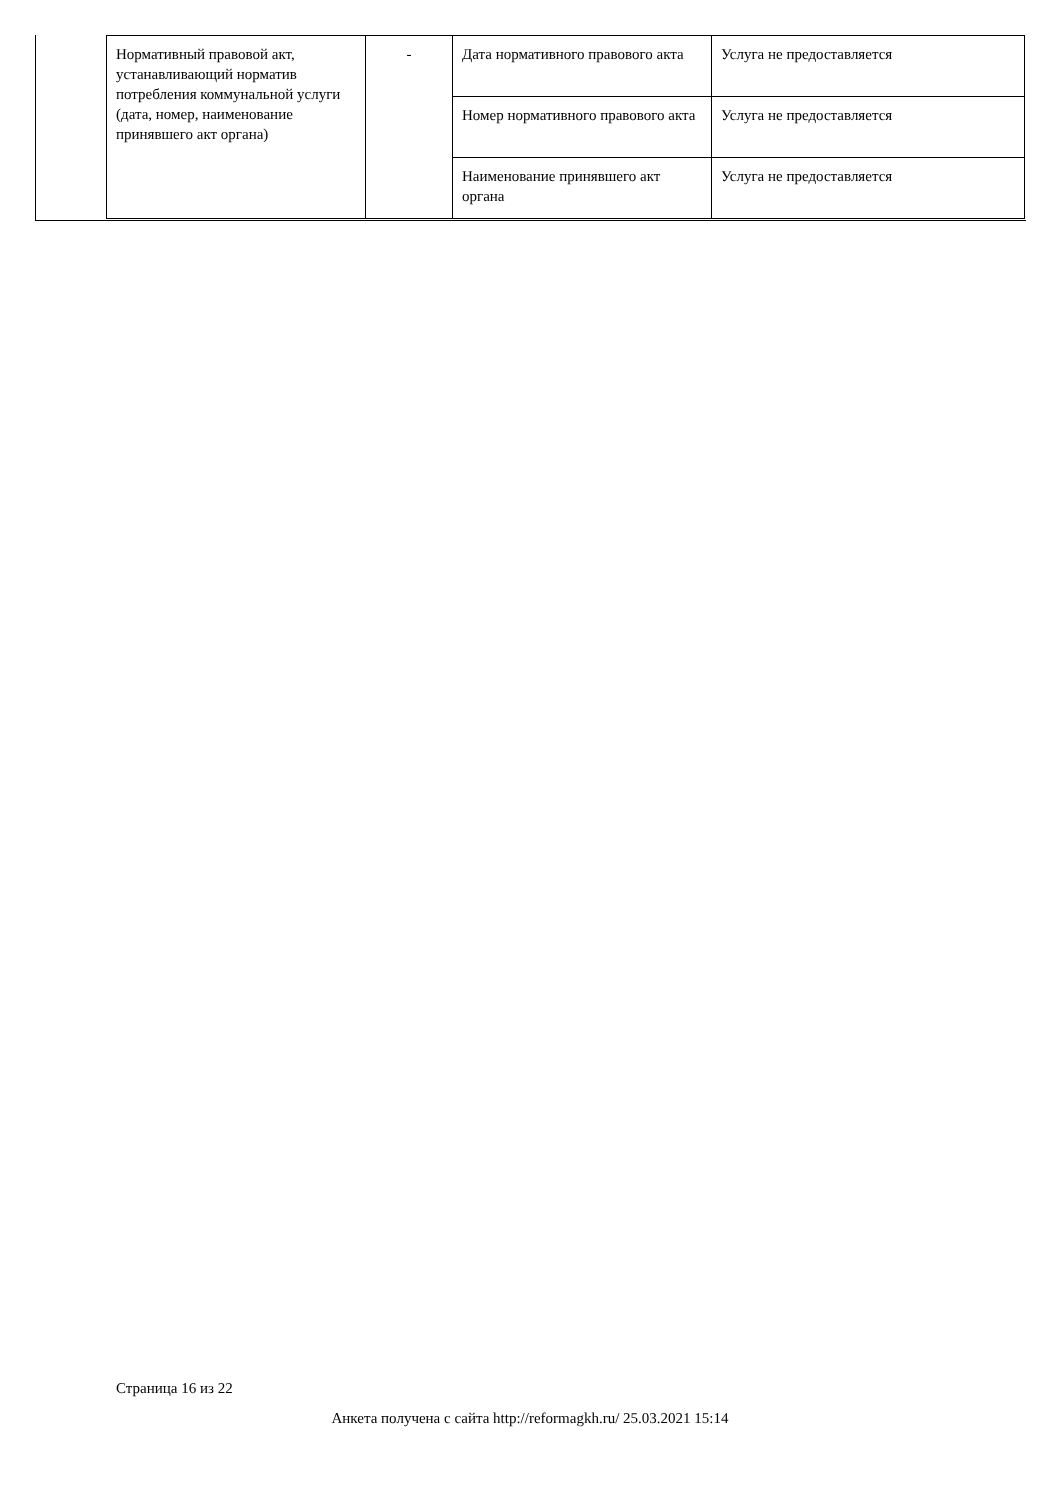| Нормативный правовой акт, устанавливающий норматив потребления коммунальной услуги (дата, номер, наименование принявшего акт органа) | - | Дата нормативного правового акта | Услуга не предоставляется |
| | | Номер нормативного правового акта | Услуга не предоставляется |
| | | Наименование принявшего акт органа | Услуга не предоставляется |
Страница 16 из 22
Анкета получена с сайта http://reformagkh.ru/ 25.03.2021 15:14